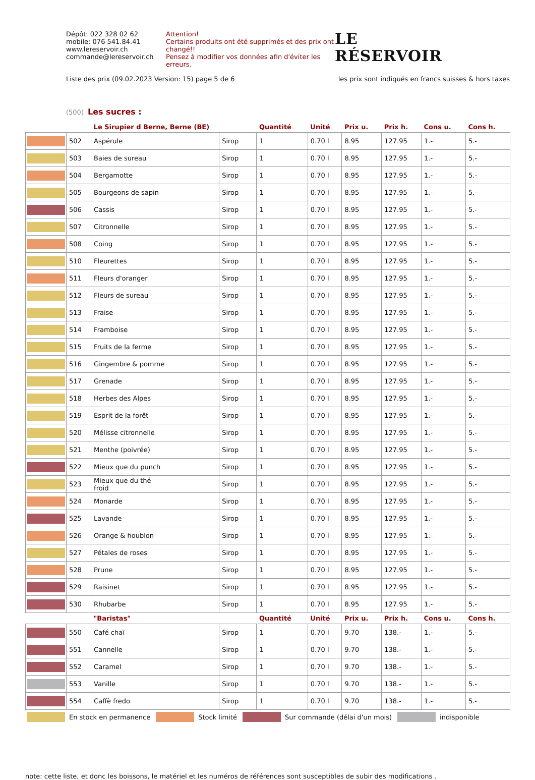Dépôt: 022 328 02 62
mobile: 076 541.84.41
www.lereservoir.ch
commande@lereservoir.ch
Attention!
Certains produits ont été supprimés et des prix ont changé!!
Pensez à modifier vos données afin d'éviter les erreurs.
LE
RÉSERVOIR
Liste des prix (09.02.2023 Version: 15) page 5 de 6 les prix sont indiqués en francs suisses & hors taxes
(500) Les sucres :
| | | Le Sirupier d Berne, Berne (BE) | | Quantité | Unité | Prix u. | Prix h. | Cons u. | Cons h. |
| --- | --- | --- | --- | --- | --- | --- | --- | --- | --- |
| | 502 | Aspérule | Sirop | 1 | 0.70 l | 8.95 | 127.95 | 1.- | 5.- |
| | 503 | Baies de sureau | Sirop | 1 | 0.70 l | 8.95 | 127.95 | 1.- | 5.- |
| | 504 | Bergamotte | Sirop | 1 | 0.70 l | 8.95 | 127.95 | 1.- | 5.- |
| | 505 | Bourgeons de sapin | Sirop | 1 | 0.70 l | 8.95 | 127.95 | 1.- | 5.- |
| | 506 | Cassis | Sirop | 1 | 0.70 l | 8.95 | 127.95 | 1.- | 5.- |
| | 507 | Citronnelle | Sirop | 1 | 0.70 l | 8.95 | 127.95 | 1.- | 5.- |
| | 508 | Coing | Sirop | 1 | 0.70 l | 8.95 | 127.95 | 1.- | 5.- |
| | 510 | Fleurettes | Sirop | 1 | 0.70 l | 8.95 | 127.95 | 1.- | 5.- |
| | 511 | Fleurs d'oranger | Sirop | 1 | 0.70 l | 8.95 | 127.95 | 1.- | 5.- |
| | 512 | Fleurs de sureau | Sirop | 1 | 0.70 l | 8.95 | 127.95 | 1.- | 5.- |
| | 513 | Fraise | Sirop | 1 | 0.70 l | 8.95 | 127.95 | 1.- | 5.- |
| | 514 | Framboise | Sirop | 1 | 0.70 l | 8.95 | 127.95 | 1.- | 5.- |
| | 515 | Fruits de la ferme | Sirop | 1 | 0.70 l | 8.95 | 127.95 | 1.- | 5.- |
| | 516 | Gingembre & pomme | Sirop | 1 | 0.70 l | 8.95 | 127.95 | 1.- | 5.- |
| | 517 | Grenade | Sirop | 1 | 0.70 l | 8.95 | 127.95 | 1.- | 5.- |
| | 518 | Herbes des Alpes | Sirop | 1 | 0.70 l | 8.95 | 127.95 | 1.- | 5.- |
| | 519 | Esprit de la forêt | Sirop | 1 | 0.70 l | 8.95 | 127.95 | 1.- | 5.- |
| | 520 | Mélisse citronnelle | Sirop | 1 | 0.70 l | 8.95 | 127.95 | 1.- | 5.- |
| | 521 | Menthe (poivrée) | Sirop | 1 | 0.70 l | 8.95 | 127.95 | 1.- | 5.- |
| | 522 | Mieux que du punch | Sirop | 1 | 0.70 l | 8.95 | 127.95 | 1.- | 5.- |
| | 523 | Mieux que du thé froid | Sirop | 1 | 0.70 l | 8.95 | 127.95 | 1.- | 5.- |
| | 524 | Monarde | Sirop | 1 | 0.70 l | 8.95 | 127.95 | 1.- | 5.- |
| | 525 | Lavande | Sirop | 1 | 0.70 l | 8.95 | 127.95 | 1.- | 5.- |
| | 526 | Orange & houblon | Sirop | 1 | 0.70 l | 8.95 | 127.95 | 1.- | 5.- |
| | 527 | Pétales de roses | Sirop | 1 | 0.70 l | 8.95 | 127.95 | 1.- | 5.- |
| | 528 | Prune | Sirop | 1 | 0.70 l | 8.95 | 127.95 | 1.- | 5.- |
| | 529 | Raisinet | Sirop | 1 | 0.70 l | 8.95 | 127.95 | 1.- | 5.- |
| | 530 | Rhubarbe | Sirop | 1 | 0.70 l | 8.95 | 127.95 | 1.- | 5.- |
| | | "Baristas" | | Quantité | Unité | Prix u. | Prix h. | Cons u. | Cons h. |
| | 550 | Café chaï | Sirop | 1 | 0.70 l | 9.70 | 138.- | 1.- | 5.- |
| | 551 | Cannelle | Sirop | 1 | 0.70 l | 9.70 | 138.- | 1.- | 5.- |
| | 552 | Caramel | Sirop | 1 | 0.70 l | 9.70 | 138.- | 1.- | 5.- |
| | 553 | Vanille | Sirop | 1 | 0.70 l | 9.70 | 138.- | 1.- | 5.- |
| | 554 | Caffè fredo | Sirop | 1 | 0.70 l | 9.70 | 138.- | 1.- | 5.- |
En stock en permanence Stock limité Sur commande (délai d'un mois) indisponible
note: cette liste, et donc les boissons, le matériel et les numéros de références sont susceptibles de subir des modifications .